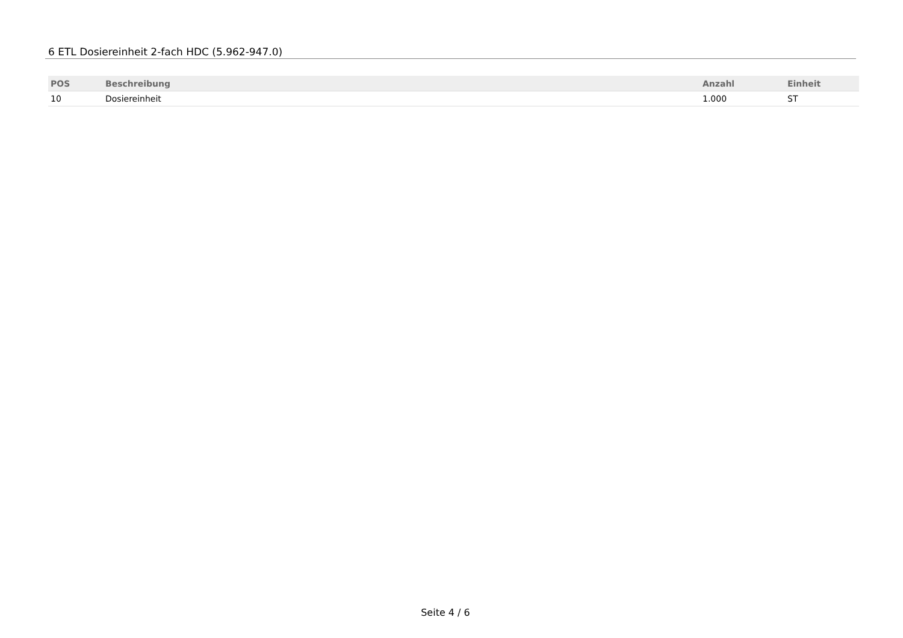6 ETL Dosiereinheit 2-fach HDC (5.962-947.0)
| POS | Beschreibung | Anzahl | Einheit |
| --- | --- | --- | --- |
| 10 | Dosiereinheit | 1.000 | ST |
Seite 4 / 6